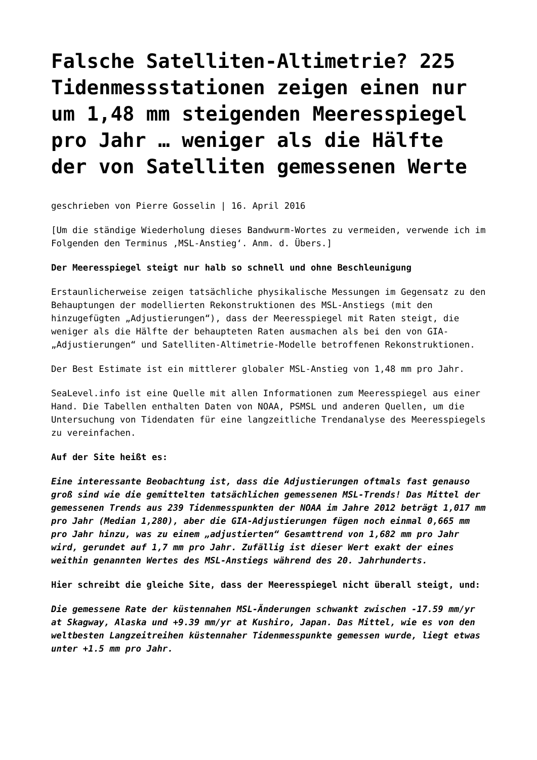Falsche Satelliten-Altimetrie? 225 Tidenmessstationen zeigen einen nur um 1,48 mm steigenden Meeresspiegel pro Jahr … weniger als die Hälfte der von Satelliten gemessenen Werte
geschrieben von Pierre Gosselin | 16. April 2016
[Um die ständige Wiederholung dieses Bandwurm-Wortes zu vermeiden, verwende ich im Folgenden den Terminus ‚MSL-Anstieg‘. Anm. d. Übers.]
Der Meeresspiegel steigt nur halb so schnell und ohne Beschleunigung
Erstaunlicherweise zeigen tatsächliche physikalische Messungen im Gegensatz zu den Behauptungen der modellierten Rekonstruktionen des MSL-Anstiegs (mit den hinzugefügten „Adjustierungen“), dass der Meeresspiegel mit Raten steigt, die weniger als die Hälfte der behaupteten Raten ausmachen als bei den von GIA-„Adjustierungen“ und Satelliten-Altimetrie-Modelle betroffenen Rekonstruktionen.
Der Best Estimate ist ein mittlerer globaler MSL-Anstieg von 1,48 mm pro Jahr.
SeaLevel.info ist eine Quelle mit allen Informationen zum Meeresspiegel aus einer Hand. Die Tabellen enthalten Daten von NOAA, PSMSL und anderen Quellen, um die Untersuchung von Tidendaten für eine langzeitliche Trendanalyse des Meeresspiegels zu vereinfachen.
Auf der Site heißt es:
Eine interessante Beobachtung ist, dass die Adjustierungen oftmals fast genauso groß sind wie die gemittelten tatsächlichen gemessenen MSL-Trends! Das Mittel der gemessenen Trends aus 239 Tidenmesspunkten der NOAA im Jahre 2012 beträgt 1,017 mm pro Jahr (Median 1,280), aber die GIA-Adjustierungen fügen noch einmal 0,665 mm pro Jahr hinzu, was zu einem „adjustierten“ Gesamttrend von 1,682 mm pro Jahr wird, gerundet auf 1,7 mm pro Jahr. Zufällig ist dieser Wert exakt der eines weithin genannten Wertes des MSL-Anstiegs während des 20. Jahrhunderts.
Hier schreibt die gleiche Site, dass der Meeresspiegel nicht überall steigt, und:
Die gemessene Rate der küstennahen MSL-Änderungen schwankt zwischen -17.59 mm/yr at Skagway, Alaska und +9.39 mm/yr at Kushiro, Japan. Das Mittel, wie es von den weltbesten Langzeitreihen küstennaher Tidenmesspunkte gemessen wurde, liegt etwas unter +1.5 mm pro Jahr.